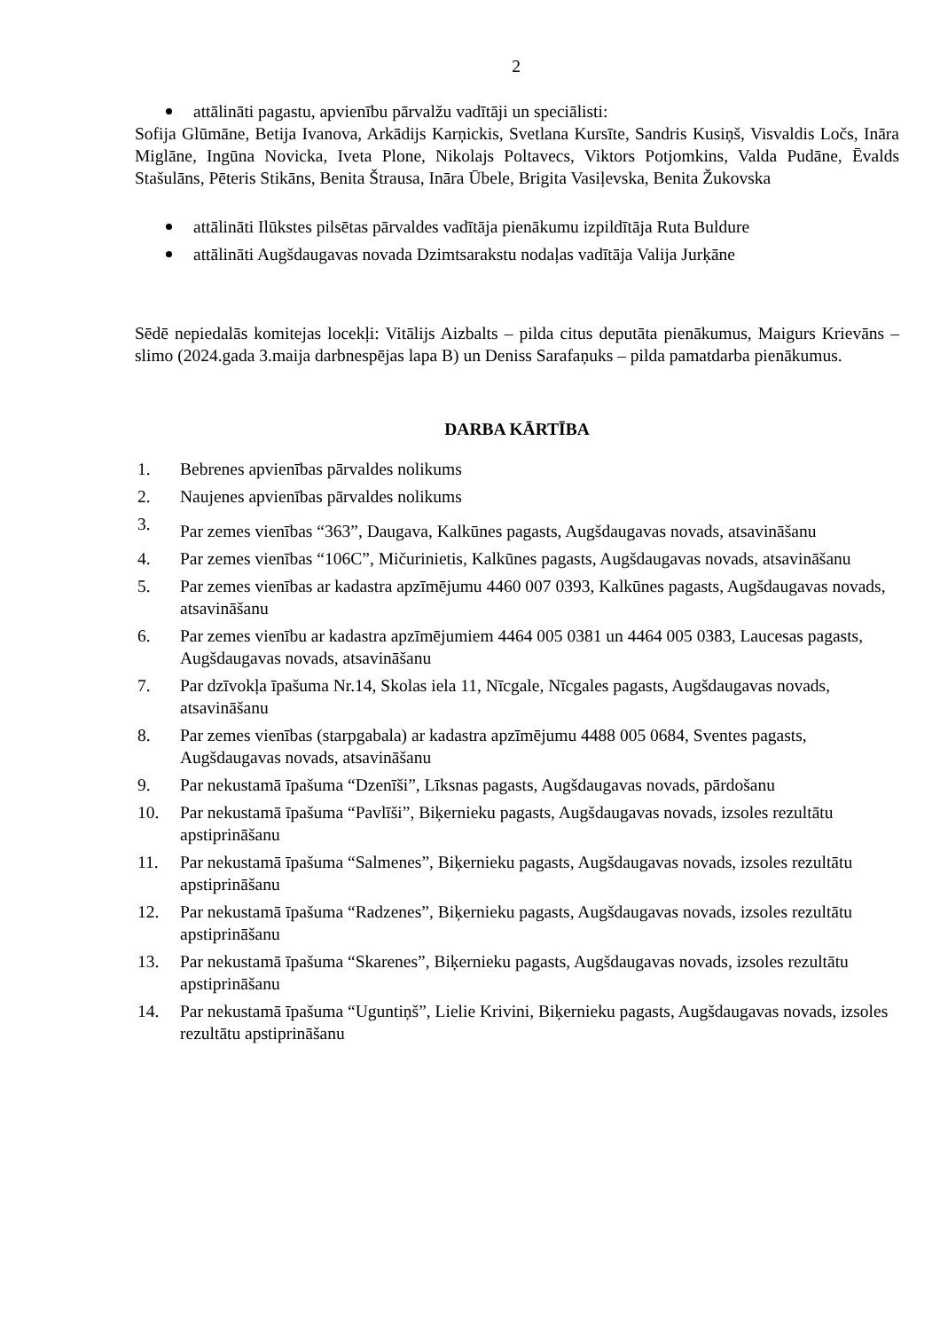2
attālināti pagastu, apvienību pārvalžu vadītāji un speciālisti:
Sofija Glūmāne, Betija Ivanova, Arkādijs Karņickis, Svetlana Kursīte, Sandris Kusiņš, Visvaldis Ločs, Ināra Miglāne, Ingūna Novicka, Iveta Plone, Nikolajs Poltavecs, Viktors Potjomkins, Valda Pudāne, Ēvalds Stašulāns, Pēteris Stikāns, Benita Štrausa, Ināra Ūbele, Brigita Vasiļevska, Benita Žukovska
attālināti Ilūkstes pilsētas pārvaldes vadītāja pienākumu izpildītāja Ruta Buldure
attālināti Augšdaugavas novada Dzimtsarakstu nodaļas vadītāja Valija Jurķāne
Sēdē nepiedalās komitejas locekļi: Vitālijs Aizbalts – pilda citus deputāta pienākumus, Maigurs Krievāns – slimo (2024.gada 3.maija darbnespējas lapa B) un Deniss Sarafaņuks – pilda pamatdarba pienākumus.
DARBA KĀRTĪBA
1. Bebrenes apvienības pārvaldes nolikums
2. Naujenes apvienības pārvaldes nolikums
3.
Par zemes vienības “363”, Daugava, Kalkūnes pagasts, Augšdaugavas novads, atsavināšanu
4. Par zemes vienības “106C”, Mičurinietis, Kalkūnes pagasts, Augšdaugavas novads, atsavināšanu
5. Par zemes vienības ar kadastra apzīmējumu 4460 007 0393, Kalkūnes pagasts, Augšdaugavas novads, atsavināšanu
6. Par zemes vienību ar kadastra apzīmējumiem 4464 005 0381 un 4464 005 0383, Laucesas pagasts, Augšdaugavas novads, atsavināšanu
7. Par dzīvokļa īpašuma Nr.14, Skolas iela 11, Nīcgale, Nīcgales pagasts, Augšdaugavas novads, atsavināšanu
8. Par zemes vienības (starpgabala) ar kadastra apzīmējumu 4488 005 0684, Sventes pagasts, Augšdaugavas novads, atsavināšanu
9. Par nekustamā īpašuma “Dzenīši”, Līksnas pagasts, Augšdaugavas novads, pārdošanu
10. Par nekustamā īpašuma “Pavlīši”, Biķernieku pagasts, Augšdaugavas novads, izsoles rezultātu apstiprināšanu
11. Par nekustamā īpašuma “Salmenes”, Biķernieku pagasts, Augšdaugavas novads, izsoles rezultātu apstiprināšanu
12. Par nekustamā īpašuma “Radzenes”, Biķernieku pagasts, Augšdaugavas novads, izsoles rezultātu apstiprināšanu
13. Par nekustamā īpašuma “Skarenes”, Biķernieku pagasts, Augšdaugavas novads, izsoles rezultātu apstiprināšanu
14. Par nekustamā īpašuma “Ugunti­ņš”, Lielie Krivini, Biķernieku pagasts, Augšdaugavas novads, izsoles rezultātu apstiprināšanu